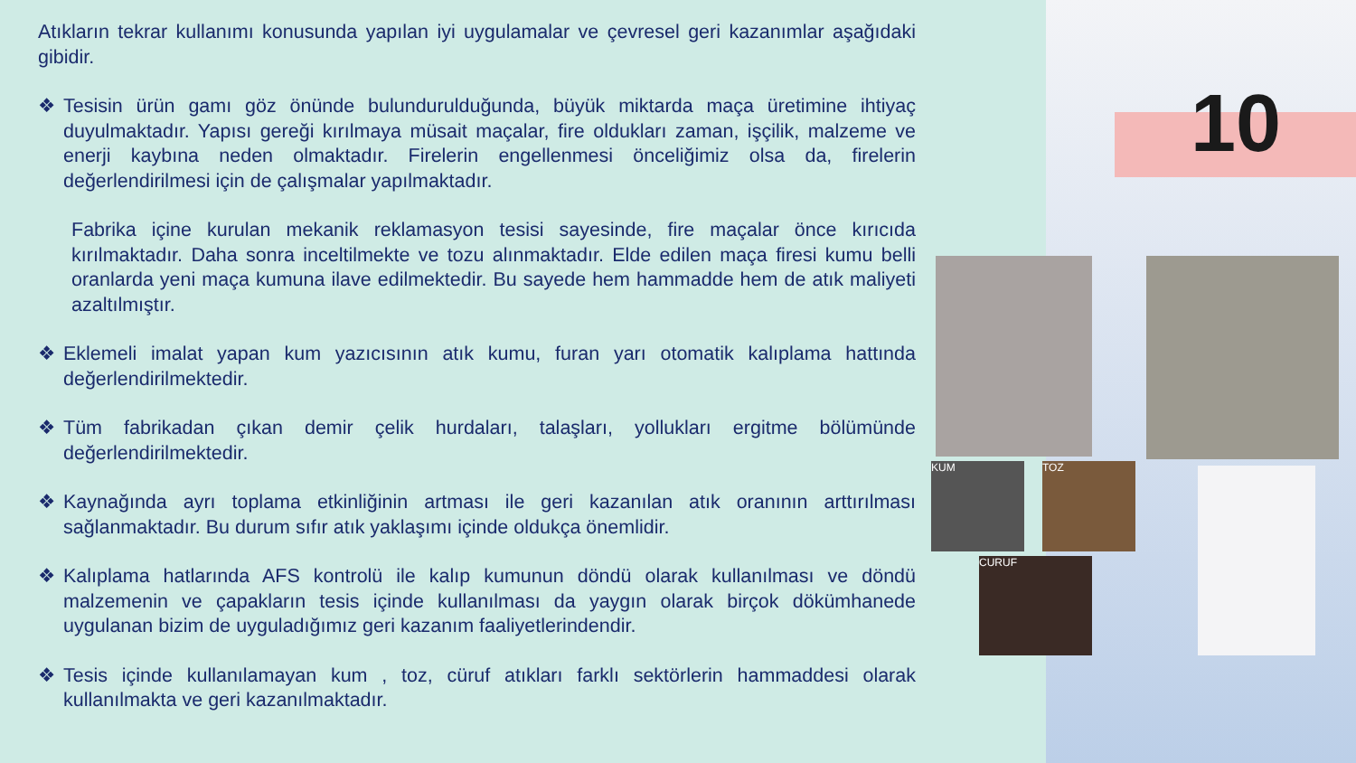Atıkların tekrar kullanımı konusunda yapılan iyi uygulamalar ve çevresel geri kazanımlar aşağıdaki gibidir.
❖ Tesisin ürün gamı göz önünde bulundurulduğunda, büyük miktarda maça üretimine ihtiyaç duyulmaktadır. Yapısı gereği kırılmaya müsait maçalar, fire oldukları zaman, işçilik, malzeme ve enerji kaybına neden olmaktadır. Firelerin engellenmesi önceliğimiz olsa da, firelerin değerlendirilmesi için de çalışmalar yapılmaktadır.
Fabrika içine kurulan mekanik reklamasyon tesisi sayesinde, fire maçalar önce kırıcıda kırılmaktadır. Daha sonra inceltilmekte ve tozu alınmaktadır. Elde edilen maça firesi kumu belli oranlarda yeni maça kumuna ilave edilmektedir. Bu sayede hem hammadde hem de atık maliyeti azaltılmıştır.
❖ Eklemeli imalat yapan kum yazıcısının atık kumu, furan yarı otomatik kalıplama hattında değerlendirilmektedir.
❖ Tüm fabrikadan çıkan demir çelik hurdaları, talaşları, yollukları ergitme bölümünde değerlendirilmektedir.
❖ Kaynağında ayrı toplama etkinliğinin artması ile geri kazanılan atık oranının arttırılması sağlanmaktadır. Bu durum sıfır atık yaklaşımı içinde oldukça önemlidir.
❖ Kalıplama hatlarında AFS kontrolü ile kalıp kumunun döndü olarak kullanılması ve döndü malzemenin ve çapakların tesis içinde kullanılması da yaygın olarak birçok dökümhanede uygulanan bizim de uyguladığımız geri kazanım faaliyetlerindendir.
❖ Tesis içinde kullanılamayan kum , toz, cüruf atıkları farklı sektörlerin hammaddesi olarak kullanılmakta ve geri kazanılmaktadır.
10
KUM TOZ
CURUF